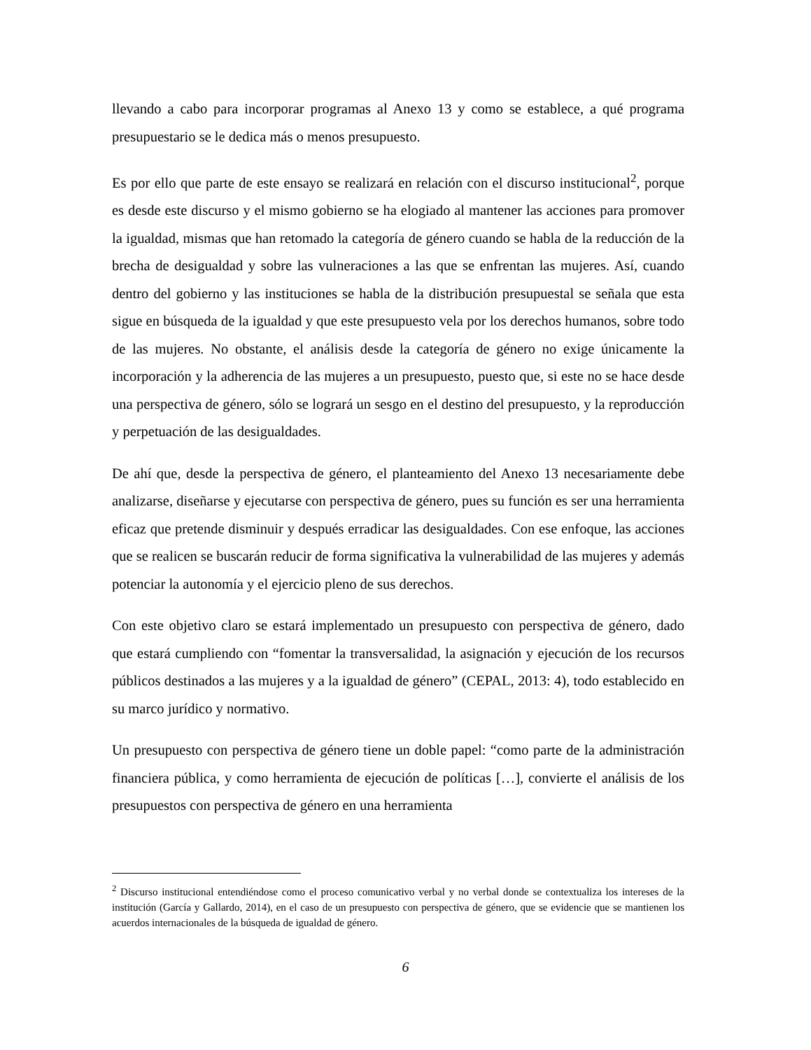llevando a cabo para incorporar programas al Anexo 13 y como se establece, a qué programa presupuestario se le dedica más o menos presupuesto.
Es por ello que parte de este ensayo se realizará en relación con el discurso institucional<sup>2</sup>, porque es desde este discurso y el mismo gobierno se ha elogiado al mantener las acciones para promover la igualdad, mismas que han retomado la categoría de género cuando se habla de la reducción de la brecha de desigualdad y sobre las vulneraciones a las que se enfrentan las mujeres. Así, cuando dentro del gobierno y las instituciones se habla de la distribución presupuestal se señala que esta sigue en búsqueda de la igualdad y que este presupuesto vela por los derechos humanos, sobre todo de las mujeres. No obstante, el análisis desde la categoría de género no exige únicamente la incorporación y la adherencia de las mujeres a un presupuesto, puesto que, si este no se hace desde una perspectiva de género, sólo se logrará un sesgo en el destino del presupuesto, y la reproducción y perpetuación de las desigualdades.
De ahí que, desde la perspectiva de género, el planteamiento del Anexo 13 necesariamente debe analizarse, diseñarse y ejecutarse con perspectiva de género, pues su función es ser una herramienta eficaz que pretende disminuir y después erradicar las desigualdades. Con ese enfoque, las acciones que se realicen se buscarán reducir de forma significativa la vulnerabilidad de las mujeres y además potenciar la autonomía y el ejercicio pleno de sus derechos.
Con este objetivo claro se estará implementado un presupuesto con perspectiva de género, dado que estará cumpliendo con “fomentar la transversalidad, la asignación y ejecución de los recursos públicos destinados a las mujeres y a la igualdad de género” (CEPAL, 2013: 4), todo establecido en su marco jurídico y normativo.
Un presupuesto con perspectiva de género tiene un doble papel: “como parte de la administración financiera pública, y como herramienta de ejecución de políticas […], convierte el análisis de los presupuestos con perspectiva de género en una herramienta
<sup>2</sup> Discurso institucional entendiéndose como el proceso comunicativo verbal y no verbal donde se contextualiza los intereses de la institución (García y Gallardo, 2014), en el caso de un presupuesto con perspectiva de género, que se evidencie que se mantienen los acuerdos internacionales de la búsqueda de igualdad de género.
6